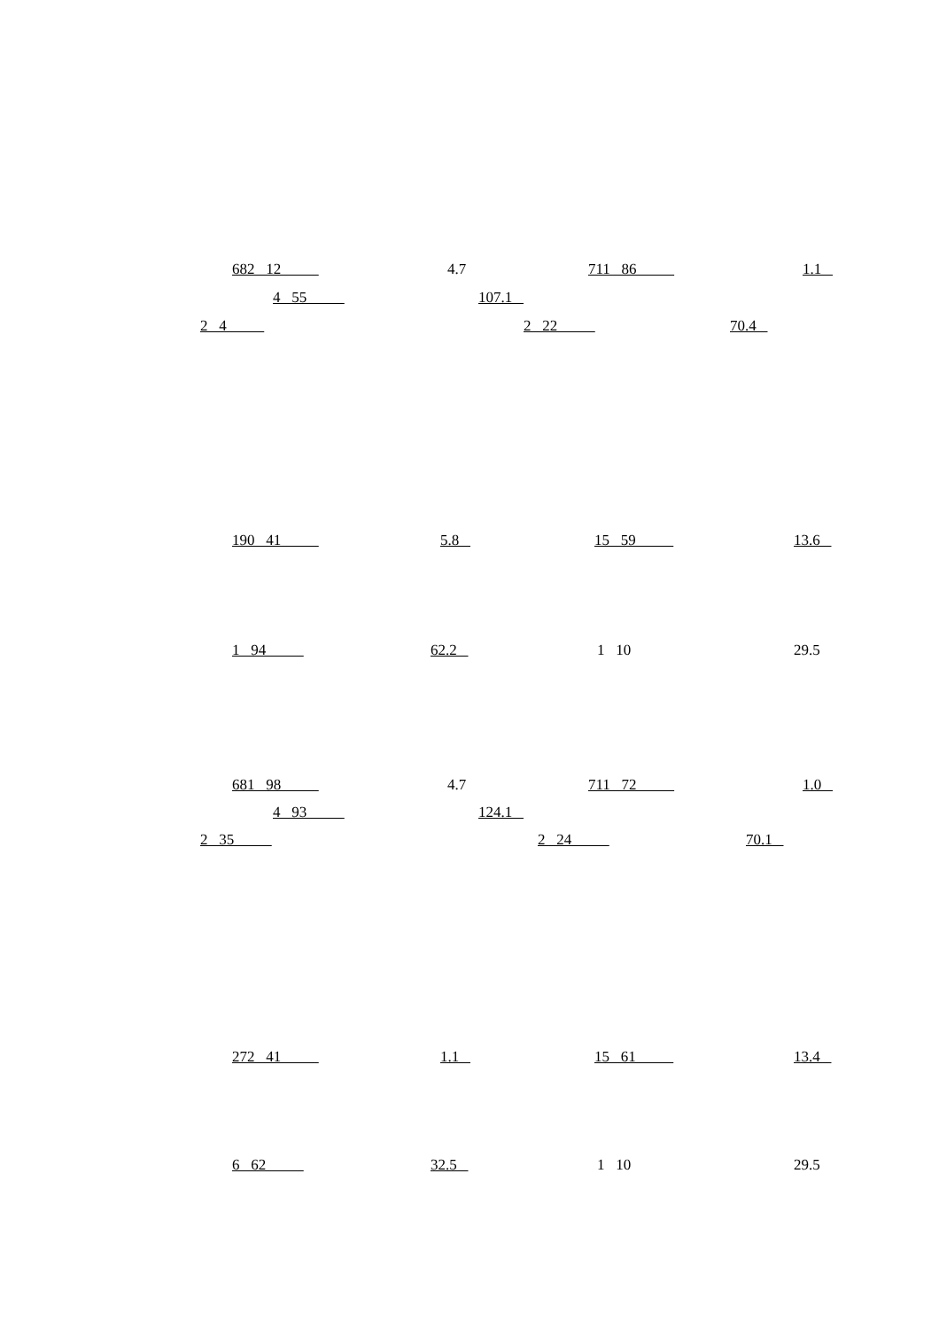682 12 4.7 711 86 1.1
4 55 107.1
2 4 2 22 70.4
190 41 5.8 15 59 13.6
1 94 62.2 1 10 29.5
681 98 4.7 711 72 1.0
4 93 124.1
2 35 2 24 70.1
272 41 1.1 15 61 13.4
6 62 32.5 1 10 29.5